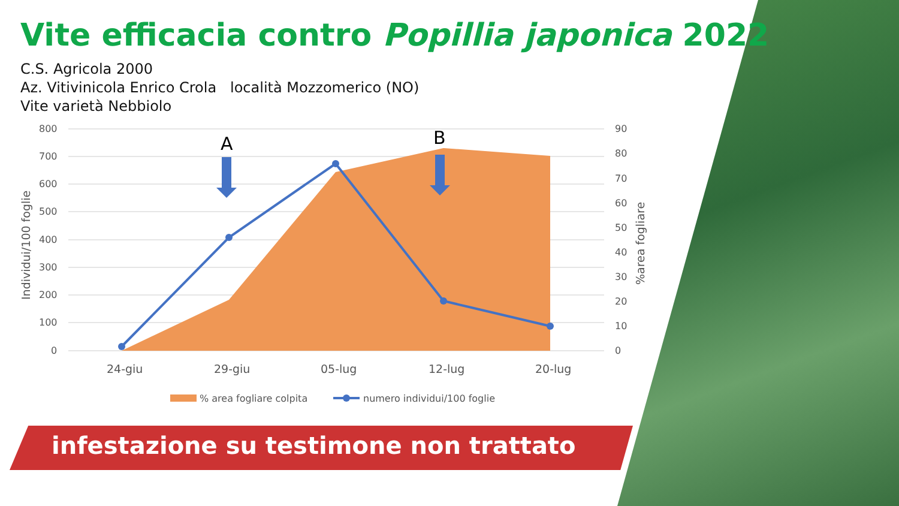Vite efficacia contro Popillia japonica 2022
C.S. Agricola 2000
Az. Vitivinicola Enrico Crola località Mozzomerico (NO)
Vite varietà Nebbiolo
A
B
800
700
600
500
400
300
200
100
0
90
80
70
60
50
40
30
20
10
0
24-giu
29-giu
05-lug
12-lug
20-lug
Individui/100 foglie
%area fogliare
% area fogliare colpita
numero individui/100 foglie
infestazione su testimone non trattato